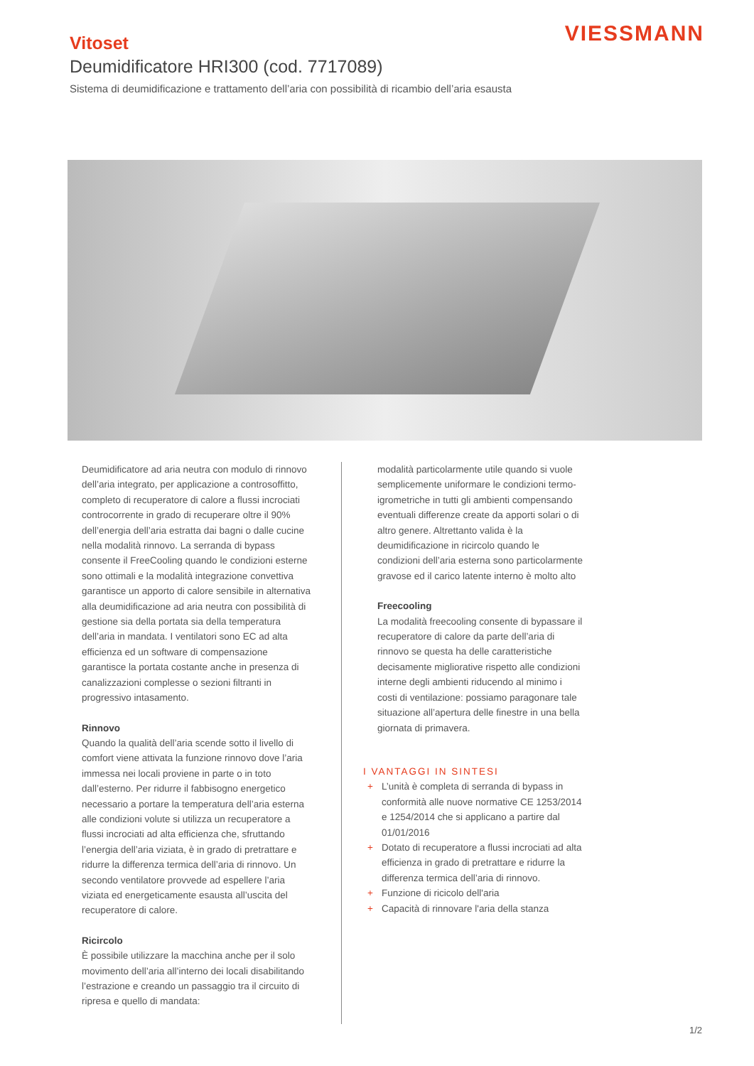VIESSMANN
Vitoset
Deumidificatore HRI300 (cod. 7717089)
Sistema di deumidificazione e trattamento dell’aria con possibilità di ricambio dell’aria esausta
Deumidificatore ad aria neutra con modulo di rinnovo dell’aria integrato, per applicazione a controsoffitto, completo di recuperatore di calore a flussi incrociati controcorrente in grado di recuperare oltre il 90% dell’energia dell’aria estratta dai bagni o dalle cucine nella modalità rinnovo. La serranda di bypass consente il FreeCooling quando le condizioni esterne sono ottimali e la modalità integrazione convettiva garantisce un apporto di calore sensibile in alternativa alla deumidificazione ad aria neutra con possibilità di gestione sia della portata sia della temperatura dell’aria in mandata. I ventilatori sono EC ad alta efficienza ed un software di compensazione garantisce la portata costante anche in presenza di canalizzazioni complesse o sezioni filtranti in progressivo intasamento.
Rinnovo
Quando la qualità dell’aria scende sotto il livello di comfort viene attivata la funzione rinnovo dove l’aria immessa nei locali proviene in parte o in toto dall’esterno. Per ridurre il fabbisogno energetico necessario a portare la temperatura dell’aria esterna alle condizioni volute si utilizza un recuperatore a flussi incrociati ad alta efficienza che, sfruttando l’energia dell’aria viziata, è in grado di pretrattare e ridurre la differenza termica dell’aria di rinnovo. Un secondo ventilatore provvede ad espellere l’aria viziata ed energeticamente esausta all’uscita del recuperatore di calore.
Ricircolo
È possibile utilizzare la macchina anche per il solo movimento dell’aria all’interno dei locali disabilitando l’estrazione e creando un passaggio tra il circuito di ripresa e quello di mandata:
modalità particolarmente utile quando si vuole semplicemente uniformare le condizioni termo-igrometriche in tutti gli ambienti compensando eventuali differenze create da apporti solari o di altro genere. Altrettanto valida è la deumidificazione in ricircolo quando le condizioni dell’aria esterna sono particolarmente gravose ed il carico latente interno è molto alto
Freecooling
La modalità freecooling consente di bypassare il recuperatore di calore da parte dell’aria di rinnovo se questa ha delle caratteristiche decisamente migliorative rispetto alle condizioni interne degli ambienti riducendo al minimo i costi di ventilazione: possiamo paragonare tale situazione all’apertura delle finestre in una bella giornata di primavera.
I VANTAGGI IN SINTESI
+ L’unità è completa di serranda di bypass in conformità alle nuove normative CE 1253/2014 e 1254/2014 che si applicano a partire dal 01/01/2016
+ Dotato di recuperatore a flussi incrociati ad alta efficienza in grado di pretrattare e ridurre la differenza termica dell’aria di rinnovo.
+ Funzione di ricicolo dell'aria
+ Capacità di rinnovare l'aria della stanza
1/2